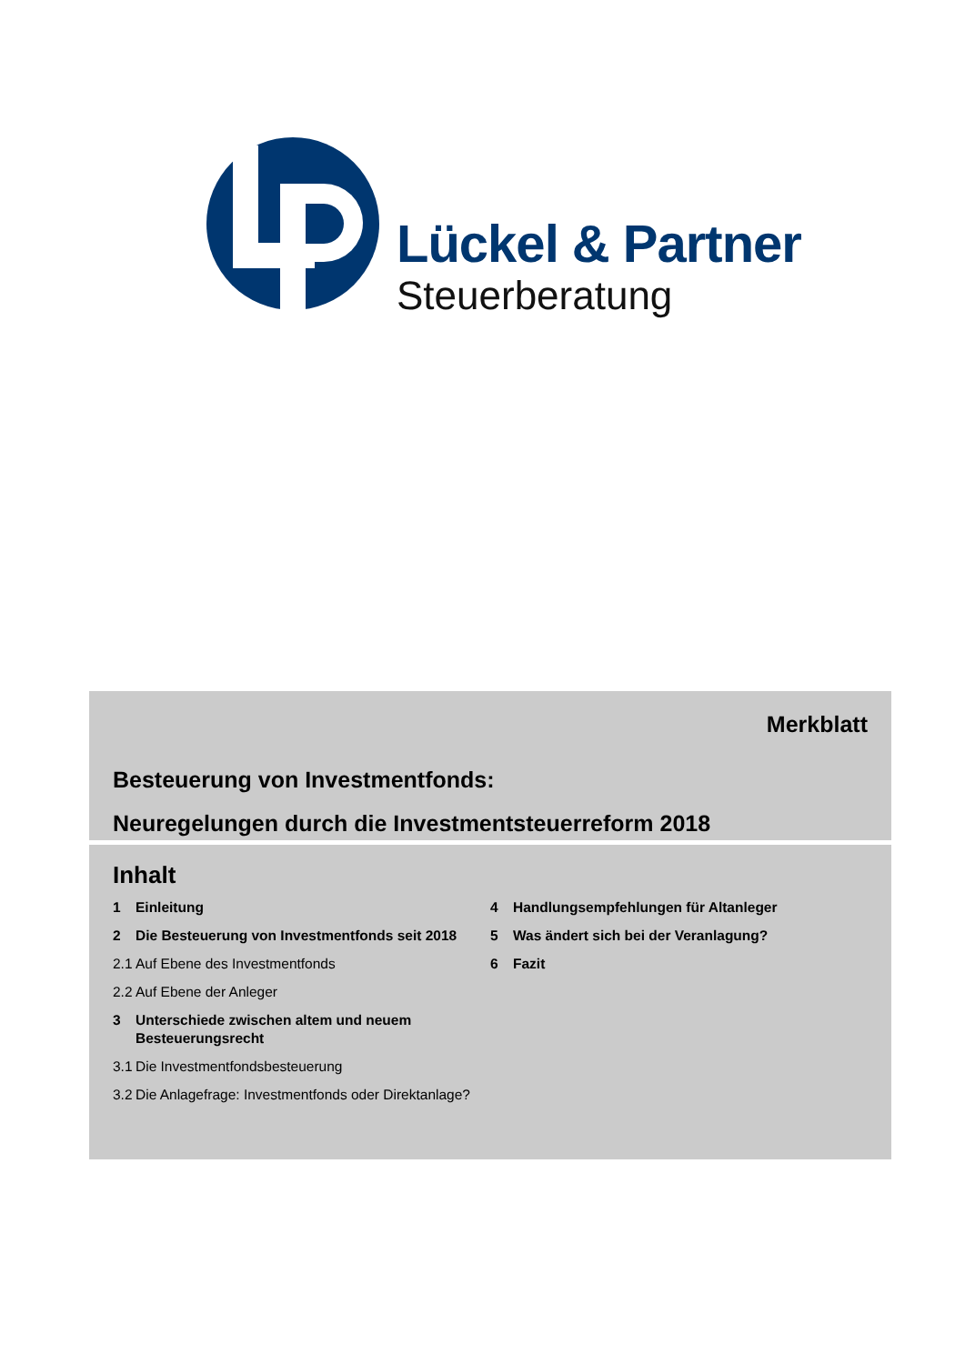Lückel & Partner
Steuerberatung
Merkblatt
Besteuerung von Investmentfonds:
Neuregelungen durch die Investmentsteuerreform 2018
Inhalt
1 Einleitung
2 Die Besteuerung von Investmentfonds seit 2018
2.1 Auf Ebene des Investmentfonds
2.2 Auf Ebene der Anleger
3 Unterschiede zwischen altem und neuem Besteuerungsrecht
3.1 Die Investmentfondsbesteuerung
3.2 Die Anlagefrage: Investmentfonds oder Direktanlage?
4 Handlungsempfehlungen für Altanleger
5 Was ändert sich bei der Veranlagung?
6 Fazit